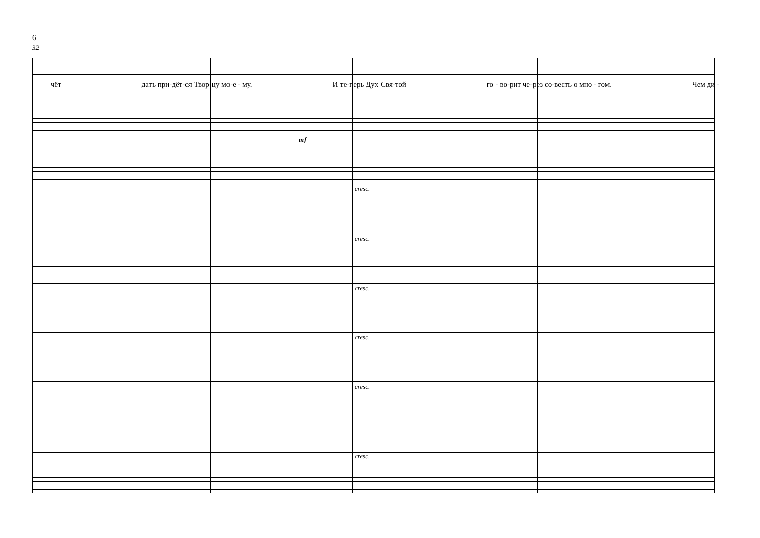6
32
чёт дать при-дёт-ся Твор-цу мо-е - му. И те-перь Дух Свя-той го - во-рит че-рез со-весть о мно - гом. Чем ди -
mf
cresc.
cresc.
cresc.
cresc.
cresc.
cresc.